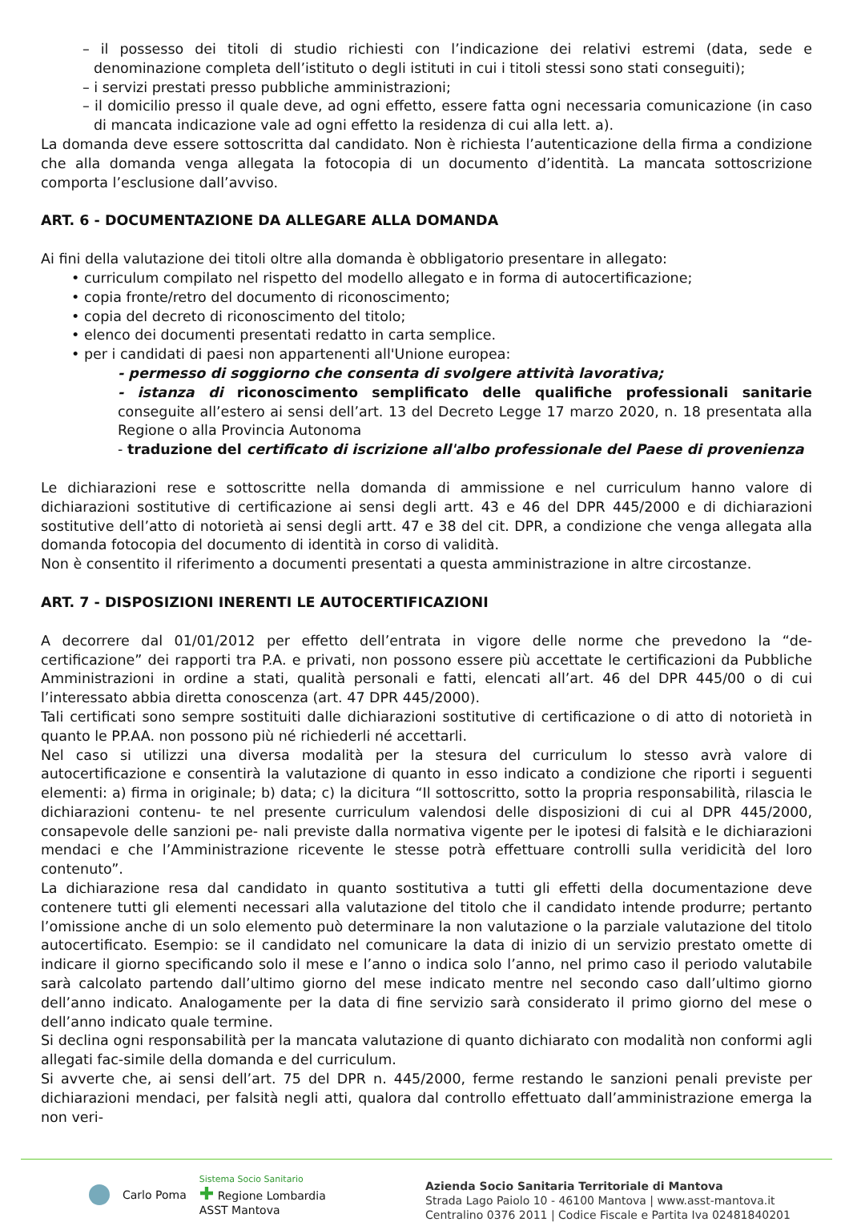– il possesso dei titoli di studio richiesti con l’indicazione dei relativi estremi (data, sede e denominazione completa dell’istituto o degli istituti in cui i titoli stessi sono stati conseguiti);
– i servizi prestati presso pubbliche amministrazioni;
– il domicilio presso il quale deve, ad ogni effetto, essere fatta ogni necessaria comunicazione (in caso di mancata indicazione vale ad ogni effetto la residenza di cui alla lett. a).
La domanda deve essere sottoscritta dal candidato. Non è richiesta l’autenticazione della firma a condizione che alla domanda venga allegata la fotocopia di un documento d’identità. La mancata sottoscrizione comporta l’esclusione dall’avviso.
ART. 6 - DOCUMENTAZIONE DA ALLEGARE ALLA DOMANDA
Ai fini della valutazione dei titoli oltre alla domanda è obbligatorio presentare in allegato:
• curriculum compilato nel rispetto del modello allegato e in forma di autocertificazione;
• copia fronte/retro del documento di riconoscimento;
• copia del decreto di riconoscimento del titolo;
• elenco dei documenti presentati redatto in carta semplice.
• per i candidati di paesi non appartenenti all'Unione europea:
- permesso di soggiorno che consenta di svolgere attività lavorativa;
- istanza di riconoscimento semplificato delle qualifiche professionali sanitarie conseguite all’estero ai sensi dell’art. 13 del Decreto Legge 17 marzo 2020, n. 18 presentata alla Regione o alla Provincia Autonoma
- traduzione del certificato di iscrizione all'albo professionale del Paese di provenienza
Le dichiarazioni rese e sottoscritte nella domanda di ammissione e nel curriculum hanno valore di dichiarazioni sostitutive di certificazione ai sensi degli artt. 43 e 46 del DPR 445/2000 e di dichiarazioni sostitutive dell’atto di notorietà ai sensi degli artt. 47 e 38 del cit. DPR, a condizione che venga allegata alla domanda fotocopia del documento di identità in corso di validità.
Non è consentito il riferimento a documenti presentati a questa amministrazione in altre circostanze.
ART. 7 - DISPOSIZIONI INERENTI LE AUTOCERTIFICAZIONI
A decorrere dal 01/01/2012 per effetto dell’entrata in vigore delle norme che prevedono la “de-certificazione” dei rapporti tra P.A. e privati, non possono essere più accettate le certificazioni da Pubbliche Amministrazioni in ordine a stati, qualità personali e fatti, elencati all’art. 46 del DPR 445/00 o di cui l’interessato abbia diretta conoscenza (art. 47 DPR 445/2000).
Tali certificati sono sempre sostituiti dalle dichiarazioni sostitutive di certificazione o di atto di notorietà in quanto le PP.AA. non possono più né richiederli né accettarli.
Nel caso si utilizzi una diversa modalità per la stesura del curriculum lo stesso avrà valore di autocertificazione e consentirà la valutazione di quanto in esso indicato a condizione che riporti i seguenti elementi: a) firma in originale; b) data; c) la dicitura “Il sottoscritto, sotto la propria responsabilità, rilascia le dichiarazioni contenu- te nel presente curriculum valendosi delle disposizioni di cui al DPR 445/2000, consapevole delle sanzioni pe- nali previste dalla normativa vigente per le ipotesi di falsità e le dichiarazioni mendaci e che l’Amministrazione ricevente le stesse potrà effettuare controlli sulla veridicità del loro contenuto”.
La dichiarazione resa dal candidato in quanto sostitutiva a tutti gli effetti della documentazione deve contenere tutti gli elementi necessari alla valutazione del titolo che il candidato intende produrre; pertanto l’omissione anche di un solo elemento può determinare la non valutazione o la parziale valutazione del titolo autocertificato. Esempio: se il candidato nel comunicare la data di inizio di un servizio prestato omette di indicare il giorno specificando solo il mese e l’anno o indica solo l’anno, nel primo caso il periodo valutabile sarà calcolato partendo dall’ultimo giorno del mese indicato mentre nel secondo caso dall’ultimo giorno dell’anno indicato. Analogamente per la data di fine servizio sarà considerato il primo giorno del mese o dell’anno indicato quale termine.
Si declina ogni responsabilità per la mancata valutazione di quanto dichiarato con modalità non conformi agli allegati fac-simile della domanda e del curriculum.
Si avverte che, ai sensi dell’art. 75 del DPR n. 445/2000, ferme restando le sanzioni penali previste per dichiarazioni mendaci, per falsità negli atti, qualora dal controllo effettuato dall’amministrazione emerga la non veri-
Carlo Poma
Sistema Socio Sanitario
✚ Regione Lombardia
ASST Mantova
Azienda Socio Sanitaria Territoriale di Mantova
Strada Lago Paiolo 10 - 46100 Mantova | www.asst-mantova.it
Centralino 0376 2011 | Codice Fiscale e Partita Iva 02481840201